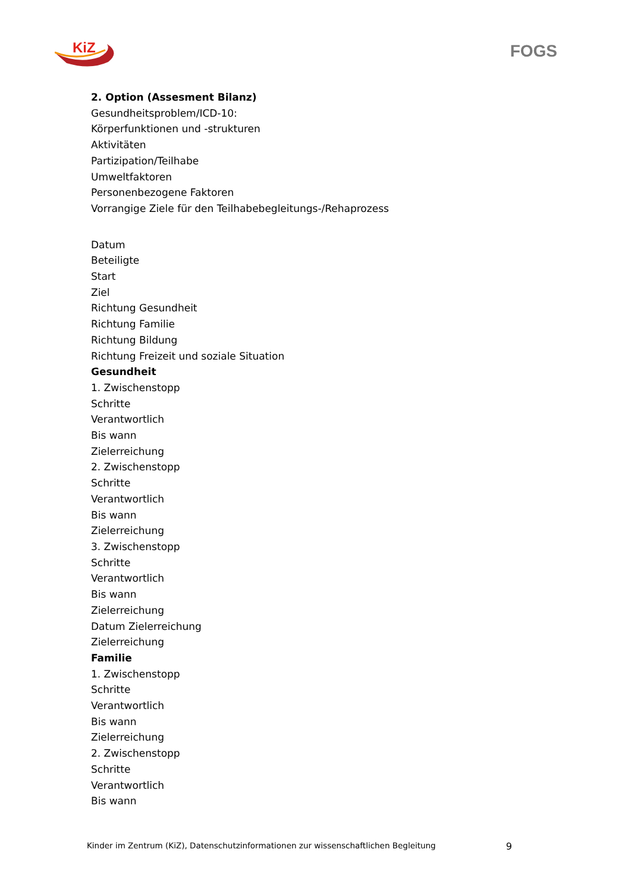KiZ
FOGS
2. Option (Assesment Bilanz)
Gesundheitsproblem/ICD-10:
Körperfunktionen und -strukturen
Aktivitäten
Partizipation/Teilhabe
Umweltfaktoren
Personenbezogene Faktoren
Vorrangige Ziele für den Teilhabebegleitungs-/Rehaprozess
Datum
Beteiligte
Start
Ziel
Richtung Gesundheit
Richtung Familie
Richtung Bildung
Richtung Freizeit und soziale Situation
Gesundheit
1. Zwischenstopp
Schritte
Verantwortlich
Bis wann
Zielerreichung
2. Zwischenstopp
Schritte
Verantwortlich
Bis wann
Zielerreichung
3. Zwischenstopp
Schritte
Verantwortlich
Bis wann
Zielerreichung
Datum Zielerreichung
Zielerreichung
Familie
1. Zwischenstopp
Schritte
Verantwortlich
Bis wann
Zielerreichung
2. Zwischenstopp
Schritte
Verantwortlich
Bis wann
Kinder im Zentrum (KiZ), Datenschutzinformationen zur wissenschaftlichen Begleitung 9